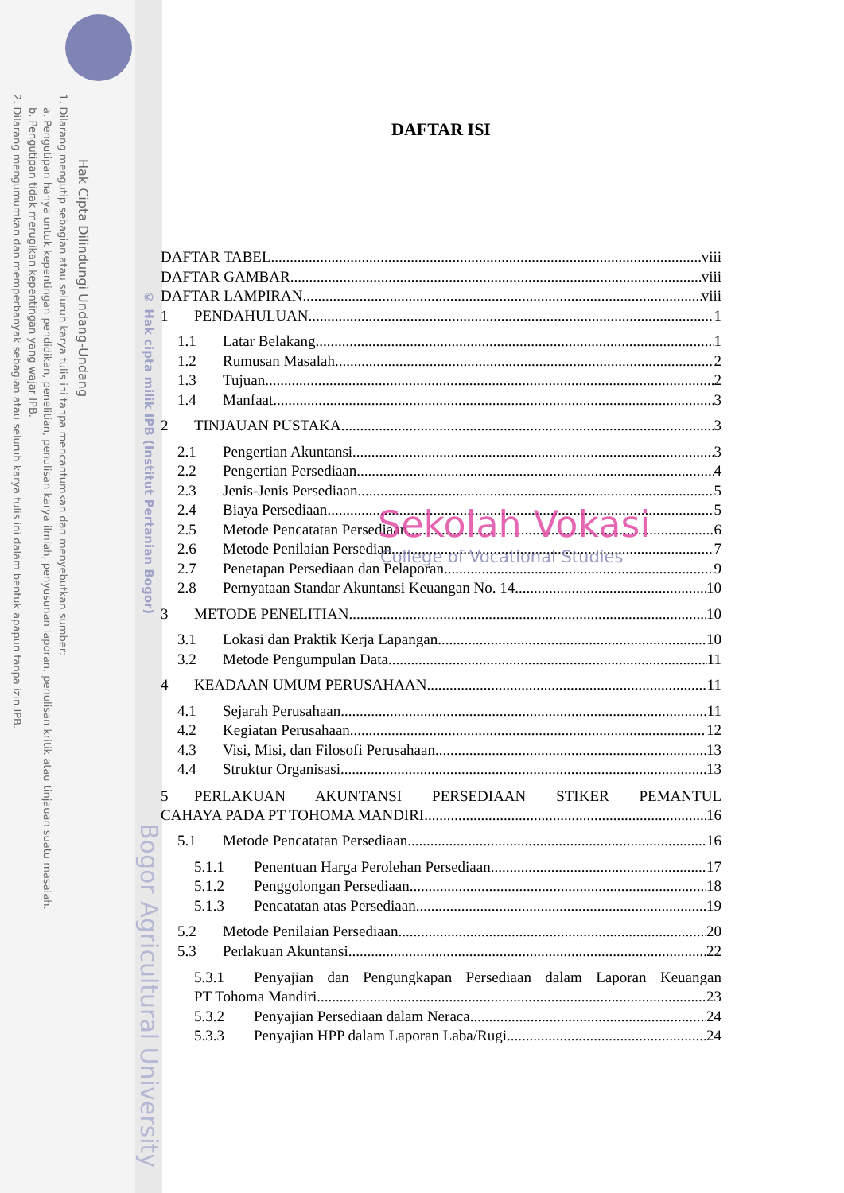Hak Cipta Dilindungi Undang-Undang
1. Dilarang mengutip sebagian atau seluruh karya tulis ini tanpa mencantumkan dan menyebutkan sumber:
a. Pengutipan hanya untuk kepentingan pendidikan, penelitian, penulisan karya ilmiah, penyusunan laporan, penulisan kritik atau tinjauan suatu masalah.
b. Pengutipan tidak merugikan kepentingan yang wajar IPB.
2. Dilarang mengumumkan dan memperbanyak sebagian atau seluruh karya tulis ini dalam bentuk apapun tanpa izin IPB.
© Hak cipta milik IPB (Institut Pertanian Bogor)
Bogor Agricultural University
DAFTAR ISI
DAFTAR TABEL viii
DAFTAR GAMBAR viii
DAFTAR LAMPIRAN viii
1 PENDAHULUAN 1
1.1 Latar Belakang 1
1.2 Rumusan Masalah 2
1.3 Tujuan 2
1.4 Manfaat 3
2 TINJAUAN PUSTAKA 3
2.1 Pengertian Akuntansi 3
2.2 Pengertian Persediaan 4
2.3 Jenis-Jenis Persediaan 5
2.4 Biaya Persediaan 5
2.5 Metode Pencatatan Persediaan 6
2.6 Metode Penilaian Persedian 7
2.7 Penetapan Persediaan dan Pelaporan 9
2.8 Pernyataan Standar Akuntansi Keuangan No. 14 10
3 METODE PENELITIAN 10
3.1 Lokasi dan Praktik Kerja Lapangan 10
3.2 Metode Pengumpulan Data 11
4 KEADAAN UMUM PERUSAHAAN 11
4.1 Sejarah Perusahaan 11
4.2 Kegiatan Perusahaan 12
4.3 Visi, Misi, dan Filosofi Perusahaan 13
4.4 Struktur Organisasi 13
5 PERLAKUAN AKUNTANSI PERSEDIAAN STIKER PEMANTUL
CAHAYA PADA PT TOHOMA MANDIRI 16
5.1 Metode Pencatatan Persediaan 16
5.1.1 Penentuan Harga Perolehan Persediaan 17
5.1.2 Penggolongan Persediaan 18
5.1.3 Pencatatan atas Persediaan 19
5.2 Metode Penilaian Persediaan 20
5.3 Perlakuan Akuntansi 22
5.3.1 Penyajian dan Pengungkapan Persediaan dalam Laporan Keuangan
PT Tohoma Mandiri 23
5.3.2 Penyajian Persediaan dalam Neraca 24
5.3.3 Penyajian HPP dalam Laporan Laba/Rugi 24
Sekolah Vokasi
College of Vocational Studies